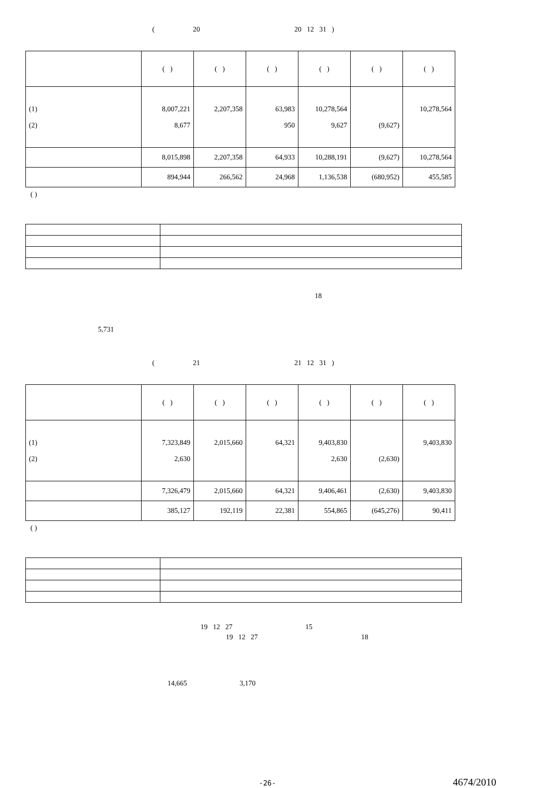(20 20 12 31 )
| | ( ) | ( ) | ( ) | ( ) | ( ) | ( ) |
| (1) (2) | 8,007,221 8,677 | 2,207,358 | 63,983 950 | 10,278,564 9,627 | (9,627) | 10,278,564 |
| | 8,015,898 | 2,207,358 | 64,933 | 10,288,191 | (9,627) | 10,278,564 |
| | 894,944 | 266,562 | 24,968 | 1,136,538 | (680,952) | 455,585 |
( )
18
5,731
(21 21 12 31 )
| | ( ) | ( ) | ( ) | ( ) | ( ) | ( ) |
| (1) (2) | 7,323,849 2,630 | 2,015,660 | 64,321 | 9,403,830 2,630 | (2,630) | 9,403,830 |
| | 7,326,479 | 2,015,660 | 64,321 | 9,406,461 | (2,630) | 9,403,830 |
| | 385,127 | 192,119 | 22,381 | 554,865 | (645,276) | 90,411 |
( )
19 12 27 15
19 12 27 18
14,665 3,170
-26- 4674/2010